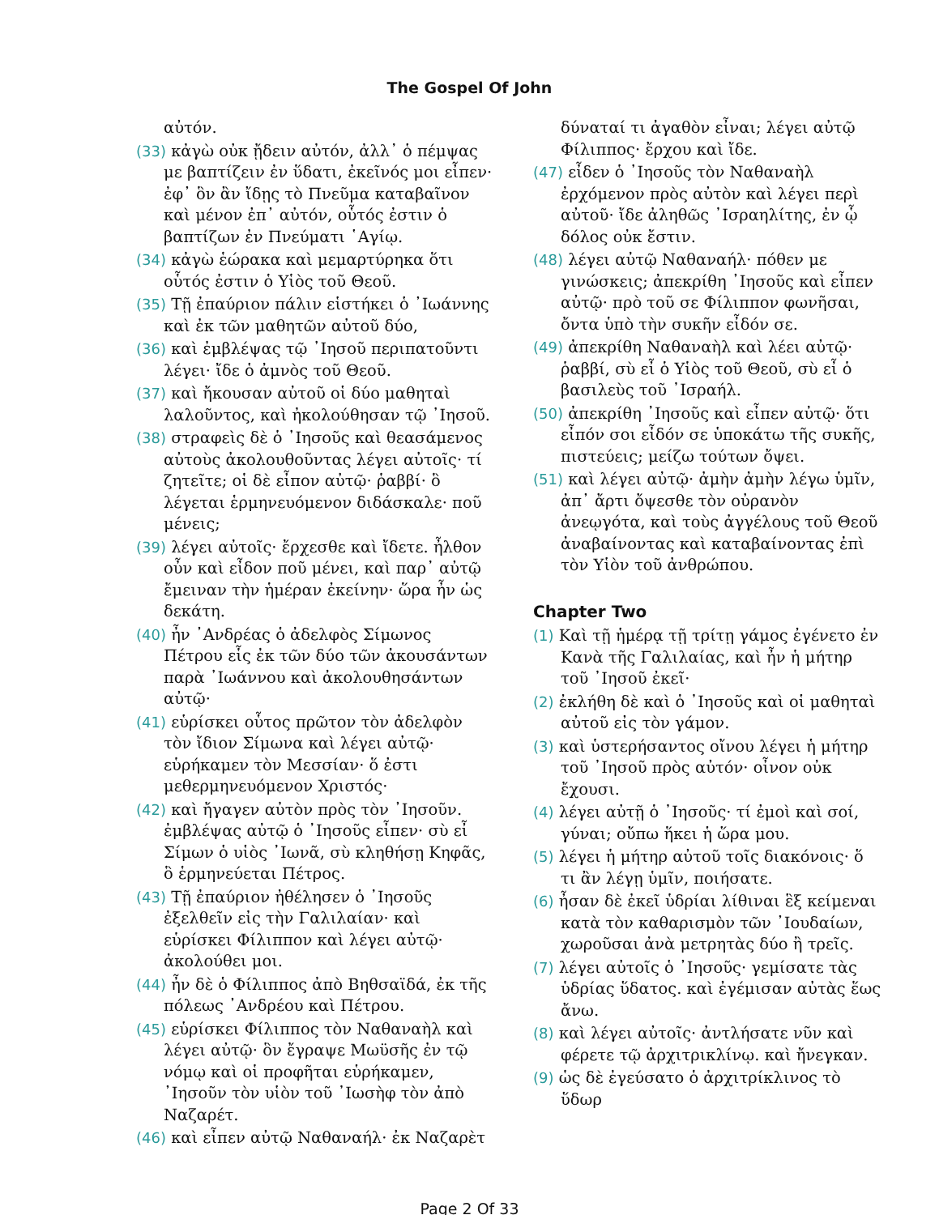The Gospel Of John
αὐτόν.
(33) κἀγὼ οὐκ ᾔδειν αὐτόν, ἀλλ᾿ ὁ πέμψας με βαπτίζειν ἐν ὕδατι, ἐκεῖνός μοι εἶπεν· ἐφ᾿ ὃν ἂν ἴδῃς τὸ Πνεῦμα καταβαῖνον καὶ μένον ἐπ᾿ αὐτόν, οὗτός ἐστιν ὁ βαπτίζων ἐν Πνεύματι ῾Αγίῳ.
(34) κἀγὼ ἑώρακα καὶ μεμαρτύρηκα ὅτι οὗτός ἐστιν ὁ Υἱὸς τοῦ Θεοῦ.
(35) Τῇ ἐπαύριον πάλιν εἱστήκει ὁ ᾿Ιωάννης καὶ ἐκ τῶν μαθητῶν αὐτοῦ δύο,
(36) καὶ ἐμβλέψας τῷ ᾿Ιησοῦ περιπατοῦντι λέγει· ἴδε ὁ ἀμνὸς τοῦ Θεοῦ.
(37) καὶ ἤκουσαν αὐτοῦ οἱ δύο μαθηταὶ λαλοῦντος, καὶ ἠκολούθησαν τῷ ᾿Ιησοῦ.
(38) στραφεὶς δὲ ὁ ᾿Ιησοῦς καὶ θεασάμενος αὐτοὺς ἀκολουθοῦντας λέγει αὐτοῖς· τί ζητεῖτε; οἱ δὲ εἶπον αὐτῷ· ῥαββί· ὃ λέγεται ἑρμηνευόμενον διδάσκαλε· ποῦ μένεις;
(39) λέγει αὐτοῖς· ἔρχεσθε καὶ ἴδετε. ἦλθον οὖν καὶ εἶδον ποῦ μένει, καὶ παρ᾿ αὐτῷ ἔμειναν τὴν ἡμέραν ἐκείνην· ὥρα ἦν ὡς δεκάτη.
(40) ἦν ᾿Ανδρέας ὁ ἀδελφὸς Σίμωνος Πέτρου εἷς ἐκ τῶν δύο τῶν ἀκουσάντων παρὰ ᾿Ιωάννου καὶ ἀκολουθησάντων αὐτῷ·
(41) εὑρίσκει οὗτος πρῶτον τὸν ἀδελφὸν τὸν ἴδιον Σίμωνα καὶ λέγει αὐτῷ· εὑρήκαμεν τὸν Μεσσίαν· ὅ ἐστι μεθερμηνευόμενον Χριστός·
(42) καὶ ἤγαγεν αὐτὸν πρὸς τὸν ᾿Ιησοῦν. ἐμβλέψας αὐτῷ ὁ ᾿Ιησοῦς εἶπεν· σὺ εἶ Σίμων ὁ υἱὸς ᾿Ιωνᾶ, σὺ κληθήσῃ Κηφᾶς, ὃ ἑρμηνεύεται Πέτρος.
(43) Τῇ ἐπαύριον ἠθέλησεν ὁ ᾿Ιησοῦς ἐξελθεῖν εἰς τὴν Γαλιλαίαν· καὶ εὑρίσκει Φίλιππον καὶ λέγει αὐτῷ· ἀκολούθει μοι.
(44) ἦν δὲ ὁ Φίλιππος ἀπὸ Βηθσαϊδά, ἐκ τῆς πόλεως ᾿Ανδρέου καὶ Πέτρου.
(45) εὑρίσκει Φίλιππος τὸν Ναθαναὴλ καὶ λέγει αὐτῷ· ὃν ἔγραψε Μωϋσῆς ἐν τῷ νόμῳ καὶ οἱ προφῆται εὑρήκαμεν, ᾿Ιησοῦν τὸν υἱὸν τοῦ ᾿Ιωσὴφ τὸν ἀπὸ Ναζαρέτ.
(46) καὶ εἶπεν αὐτῷ Ναθαναήλ· ἐκ Ναζαρὲτ
δύναταί τι ἀγαθὸν εἶναι; λέγει αὐτῷ Φίλιππος· ἔρχου καὶ ἴδε.
(47) εἶδεν ὁ ᾿Ιησοῦς τὸν Ναθαναὴλ ἐρχόμενον πρὸς αὐτὸν καὶ λέγει περὶ αὐτοῦ· ἴδε ἀληθῶς ᾿Ισραηλίτης, ἐν ᾧ δόλος οὐκ ἔστιν.
(48) λέγει αὐτῷ Ναθαναήλ· πόθεν με γινώσκεις; ἀπεκρίθη ᾿Ιησοῦς καὶ εἶπεν αὐτῷ· πρὸ τοῦ σε Φίλιππον φωνῆσαι, ὄντα ὑπὸ τὴν συκῆν εἶδόν σε.
(49) ἀπεκρίθη Ναθαναὴλ καὶ λέει αὐτῷ· ῥαββί, σὺ εἶ ὁ Υἱὸς τοῦ Θεοῦ, σὺ εἶ ὁ βασιλεὺς τοῦ ᾿Ισραήλ.
(50) ἀπεκρίθη ᾿Ιησοῦς καὶ εἶπεν αὐτῷ· ὅτι εἶπόν σοι εἶδόν σε ὑποκάτω τῆς συκῆς, πιστεύεις; μείζω τούτων ὄψει.
(51) καὶ λέγει αὐτῷ· ἀμὴν ἀμὴν λέγω ὑμῖν, ἀπ᾿ ἄρτι ὄψεσθε τὸν οὐρανὸν ἀνεῳγότα, καὶ τοὺς ἀγγέλους τοῦ Θεοῦ ἀναβαίνοντας καὶ καταβαίνοντας ἐπὶ τὸν Υἱὸν τοῦ ἀνθρώπου.
Chapter Two
(1) Καὶ τῇ ἡμέρᾳ τῇ τρίτῃ γάμος ἐγένετο ἐν Κανὰ τῆς Γαλιλαίας, καὶ ἦν ἡ μήτηρ τοῦ ᾿Ιησοῦ ἐκεῖ·
(2) ἐκλήθη δὲ καὶ ὁ ᾿Ιησοῦς καὶ οἱ μαθηταὶ αὐτοῦ εἰς τὸν γάμον.
(3) καὶ ὑστερήσαντος οἴνου λέγει ἡ μήτηρ τοῦ ᾿Ιησοῦ πρὸς αὐτόν· οἶνον οὐκ ἔχουσι.
(4) λέγει αὐτῇ ὁ ᾿Ιησοῦς· τί ἐμοὶ καὶ σοί, γύναι; οὔπω ἥκει ἡ ὥρα μου.
(5) λέγει ἡ μήτηρ αὐτοῦ τοῖς διακόνοις· ὅ τι ἂν λέγῃ ὑμῖν, ποιήσατε.
(6) ἦσαν δὲ ἐκεῖ ὑδρίαι λίθιναι ἓξ κείμεναι κατὰ τὸν καθαρισμὸν τῶν ᾿Ιουδαίων, χωροῦσαι ἀνὰ μετρητὰς δύο ἢ τρεῖς.
(7) λέγει αὐτοῖς ὁ ᾿Ιησοῦς· γεμίσατε τὰς ὑδρίας ὕδατος. καὶ ἐγέμισαν αὐτὰς ἕως ἄνω.
(8) καὶ λέγει αὐτοῖς· ἀντλήσατε νῦν καὶ φέρετε τῷ ἀρχιτρικλίνῳ. καὶ ἤνεγκαν.
(9) ὡς δὲ ἐγεύσατο ὁ ἀρχιτρίκλινος τὸ ὕδωρ
Page 2 Of 33